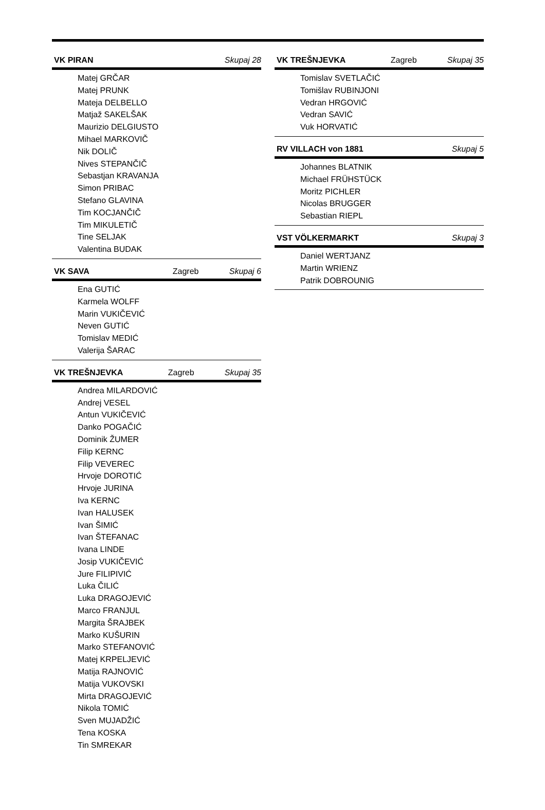VK PIRAN Skupaj 28
Matej GRČAR
Matej PRUNK
Mateja DELBELLO
Matjaž SAKELŠAK
Maurizio DELGIUSTO
Mihael MARKOVIČ
Nik DOLIČ
Nives STEPANČIČ
Sebastjan KRAVANJA
Simon PRIBAC
Stefano GLAVINA
Tim KOCJANČIČ
Tim MIKULETIČ
Tine SELJAK
Valentina BUDAK
VK SAVA Zagreb Skupaj 6
Ena GUTIĆ
Karmela WOLFF
Marin VUKIČEVIĆ
Neven GUTIĆ
Tomislav MEDIĆ
Valerija ŠARAC
VK TREŠNJEVKA Zagreb Skupaj 35
Andrea MILARDOVIĆ
Andrej VESEL
Antun VUKIČEVIĆ
Danko POGAČIĆ
Dominik ŽUMER
Filip KERNC
Filip VEVEREC
Hrvoje DOROTIĆ
Hrvoje JURINA
Iva KERNC
Ivan HALUSEK
Ivan ŠIMIĆ
Ivan ŠTEFANAC
Ivana LINDE
Josip VUKIČEVIĆ
Jure FILIPIVIĆ
Luka ČILIĆ
Luka DRAGOJEVIĆ
Marco FRANJUL
Margita ŠRAJBEK
Marko KUŠURIN
Marko STEFANOVIĆ
Matej KRPELJEVIĆ
Matija RAJNOVIĆ
Matija VUKOVSKI
Mirta DRAGOJEVIĆ
Nikola TOMIĆ
Sven MUJADŽIĆ
Tena KOSKA
Tin SMREKAR
VK TREŠNJEVKA Zagreb Skupaj 35
Tomislav SVETLAČIĆ
Tomišlav RUBINJONI
Vedran HRGOVIĆ
Vedran SAVIĆ
Vuk HORVATIĆ
RV VILLACH von 1881 Skupaj 5
Johannes BLATNIK
Michael FRÜHSTÜCK
Moritz PICHLER
Nicolas BRUGGER
Sebastian RIEPL
VST VÖLKERMARKT Skupaj 3
Daniel WERTJANZ
Martin WRIENZ
Patrik DOBROUNIG